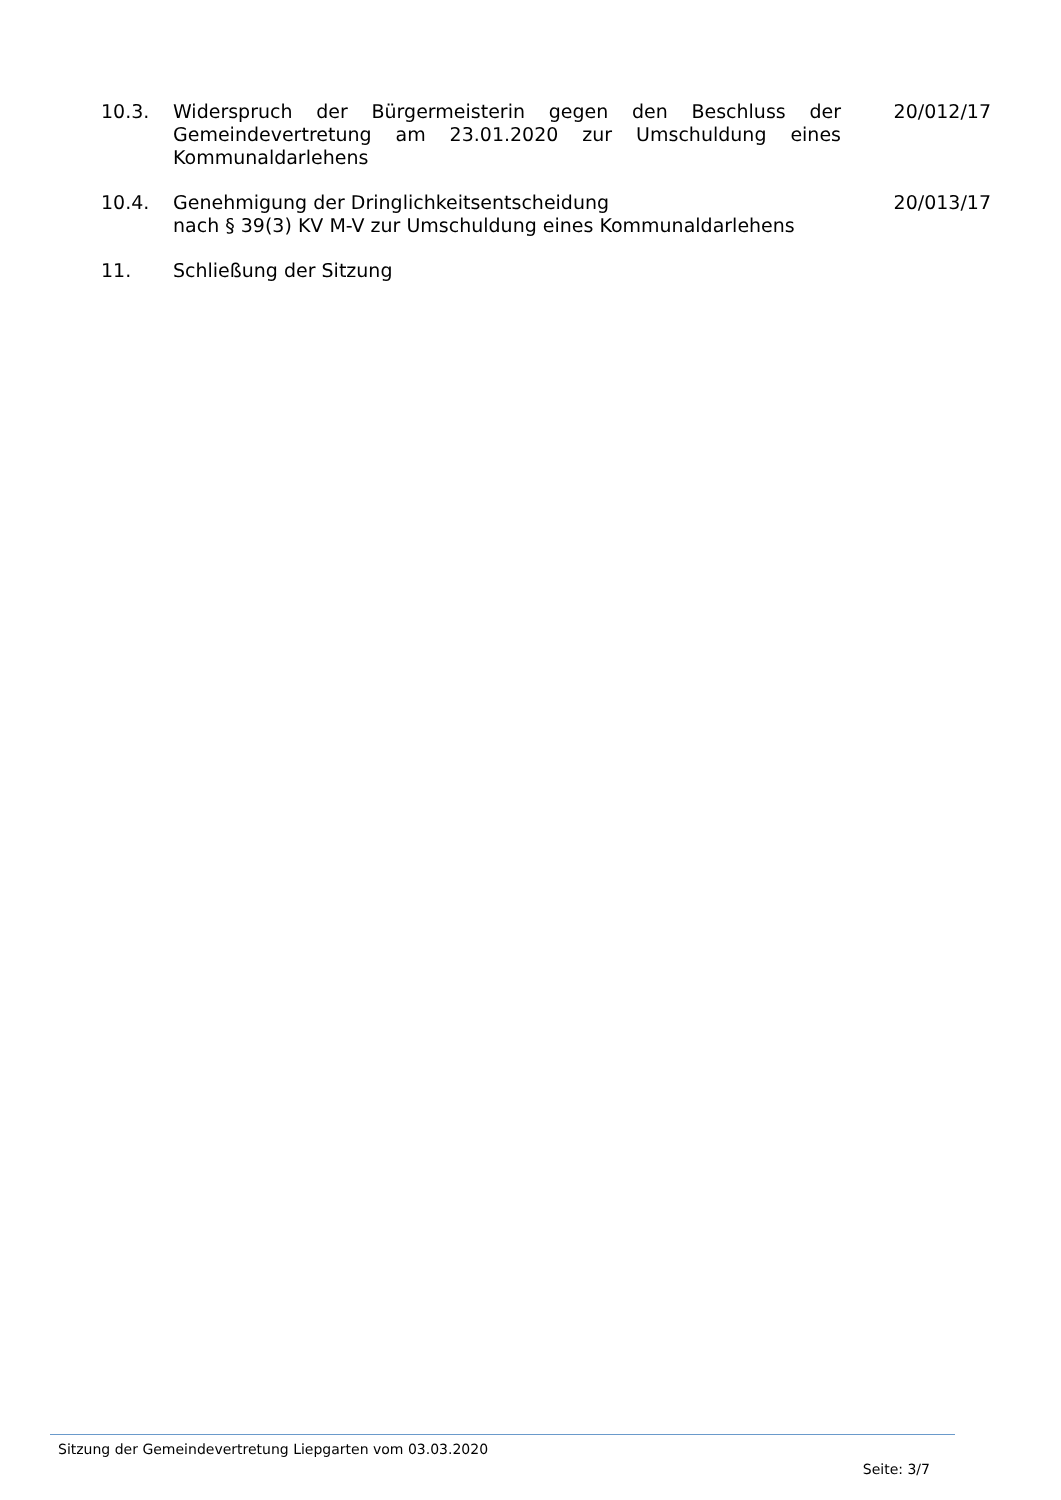10.3. Widerspruch der Bürgermeisterin gegen den Beschluss der Gemeindevertretung am 23.01.2020 zur Umschuldung eines Kommunaldarlehens
20/012/17
10.4. Genehmigung der Dringlichkeitsentscheidung
nach § 39(3) KV M-V zur Umschuldung eines Kommunaldarlehens
20/013/17
11. Schließung der Sitzung
Sitzung der Gemeindevertretung Liepgarten vom 03.03.2020
Seite: 3/7